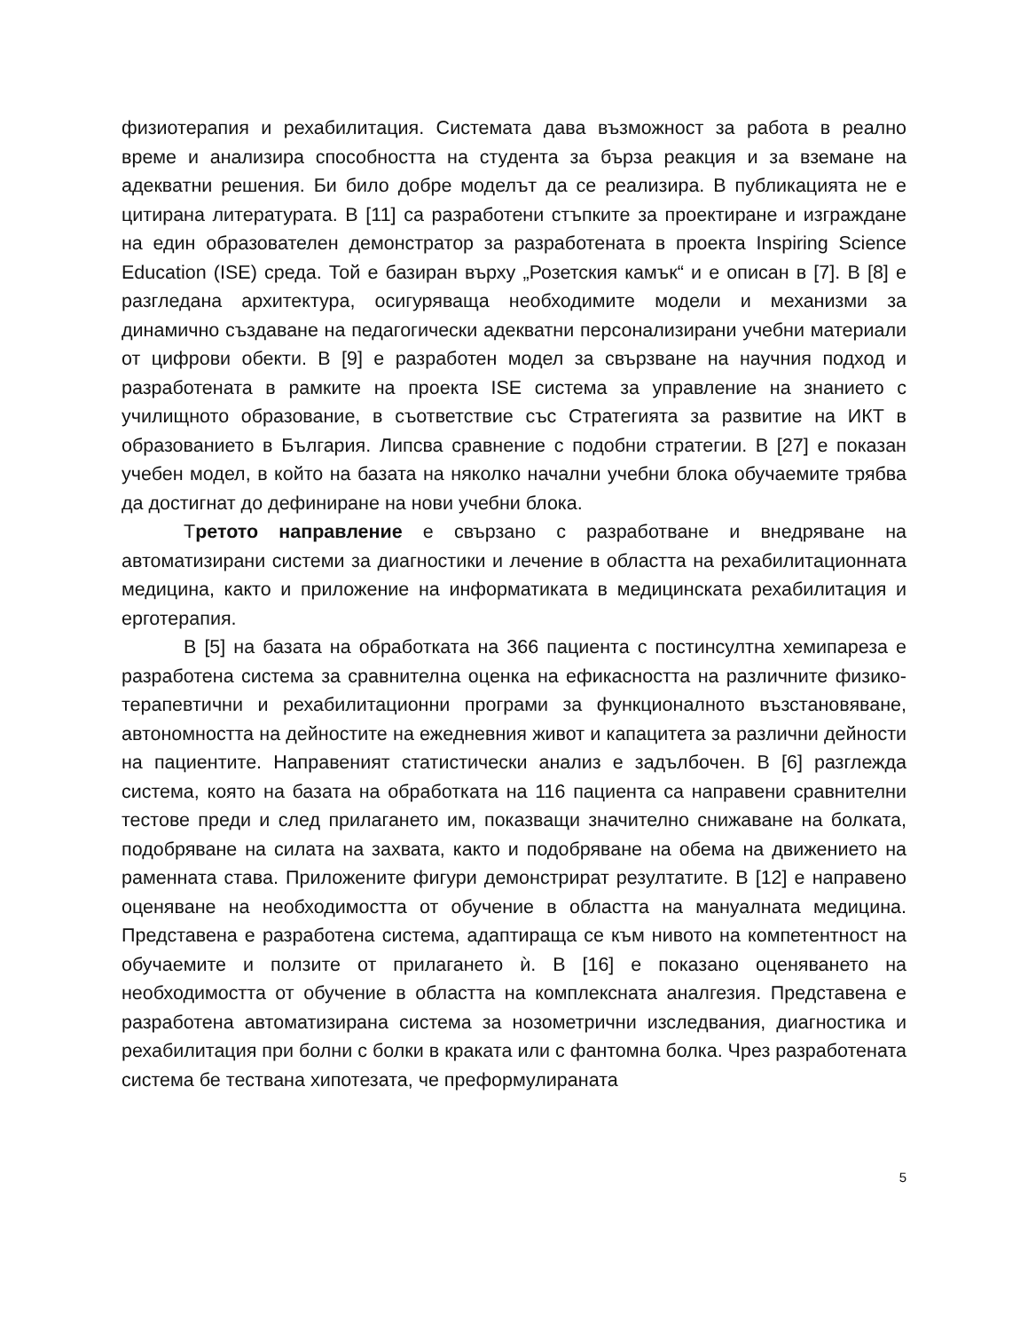физиотерапия и рехабилитация. Системата дава възможност за работа в реално време и анализира способността на студента за бърза реакция и за вземане на адекватни решения. Би било добре моделът да се реализира. В публикацията не е цитирана литературата. В [11] са разработени стъпките за проектиране и изграждане на един образователен демонстратор за разработената в проекта Inspiring Science Education (ISE) среда. Той е базиран върху „Розетския камък“ и е описан в [7]. В [8] е разгледана архитектура, осигуряваща необходимите модели и механизми за динамично създаване на педагогически адекватни персонализирани учебни материали от цифрови обекти. В [9] е разработен модел за свързване на научния подход и разработената в рамките на проекта ISE система за управление на знанието с училищното образование, в съответствие със Стратегията за развитие на ИКТ в образованието в България. Липсва сравнение с подобни стратегии. В [27] е показан учебен модел, в който на базата на няколко начални учебни блока обучаемите трябва да достигнат до дефиниране на нови учебни блока.
Третото направление е свързано с разработване и внедряване на автоматизирани системи за диагностики и лечение в областта на рехабилитационната медицина, както и приложение на информатиката в медицинската рехабилитация и ерготерапия.
В [5] на базата на обработката на 366 пациента с постинсултна хемипареза е разработена система за сравнителна оценка на ефикасността на различните физико-терапевтични и рехабилитационни програми за функционалното възстановяване, автономността на дейностите на ежедневния живот и капацитета за различни дейности на пациентите. Направеният статистически анализ е задълбочен. В [6] разглежда система, която на базата на обработката на 116 пациента са направени сравнителни тестове преди и след прилагането им, показващи значително снижаване на болката, подобряване на силата на захвата, както и подобряване на обема на движението на раменната става. Приложените фигури демонстрират резултатите. В [12] е направено оценяване на необходимостта от обучение в областта на мануалната медицина. Представена е разработена система, адаптираща се към нивото на компетентност на обучаемите и ползите от прилагането ѝ. В [16] е показано оценяването на необходимостта от обучение в областта на комплексната аналгезия. Представена е разработена автоматизирана система за нозометрични изследвания, диагностика и рехабилитация при болни с болки в краката или с фантомна болка. Чрез разработената система бе тествана хипотезата, че преформулираната
5